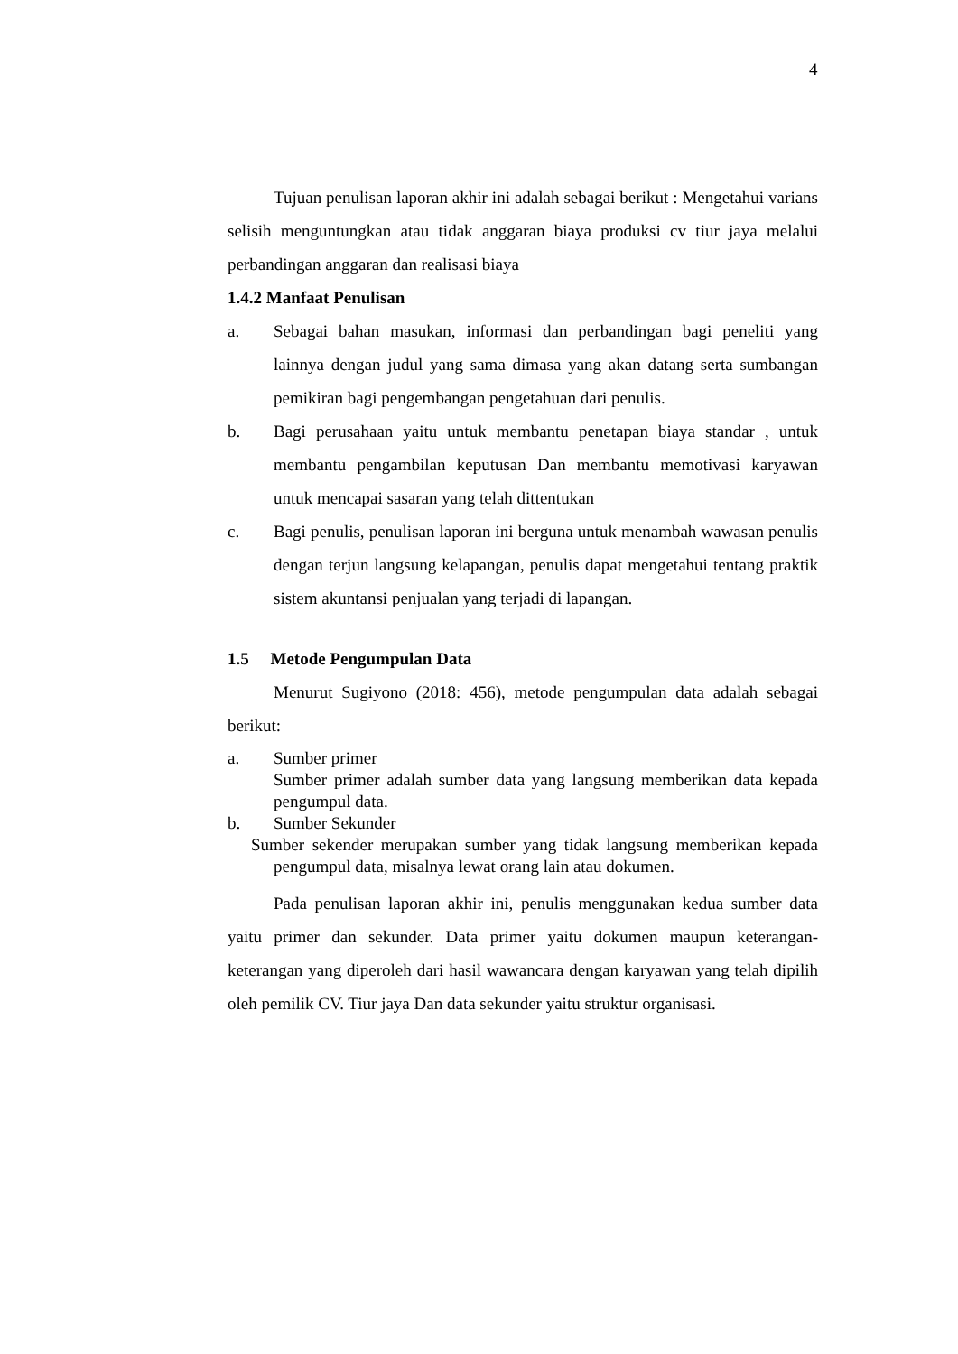4
Tujuan penulisan laporan akhir ini adalah sebagai berikut : Mengetahui varians selisih menguntungkan atau tidak anggaran biaya produksi cv tiur jaya melalui perbandingan anggaran dan realisasi biaya
1.4.2 Manfaat Penulisan
a. Sebagai bahan masukan, informasi dan perbandingan bagi peneliti yang lainnya dengan judul yang sama dimasa yang akan datang serta sumbangan pemikiran bagi pengembangan pengetahuan dari penulis.
b. Bagi perusahaan yaitu untuk membantu penetapan biaya standar , untuk membantu pengambilan keputusan Dan membantu memotivasi karyawan untuk mencapai sasaran yang telah dittentukan
c. Bagi penulis, penulisan laporan ini berguna untuk menambah wawasan penulis dengan terjun langsung kelapangan, penulis dapat mengetahui tentang praktik sistem akuntansi penjualan yang terjadi di lapangan.
1.5 Metode Pengumpulan Data
Menurut Sugiyono (2018: 456), metode pengumpulan data adalah sebagai berikut:
a. Sumber primer
Sumber primer adalah sumber data yang langsung memberikan data kepada pengumpul data.
b. Sumber Sekunder
Sumber sekender merupakan sumber yang tidak langsung memberikan kepada pengumpul data, misalnya lewat orang lain atau dokumen.
Pada penulisan laporan akhir ini, penulis menggunakan kedua sumber data yaitu primer dan sekunder. Data primer yaitu dokumen maupun keterangan-keterangan yang diperoleh dari hasil wawancara dengan karyawan yang telah dipilih oleh pemilik CV. Tiur jaya Dan data sekunder yaitu struktur organisasi.